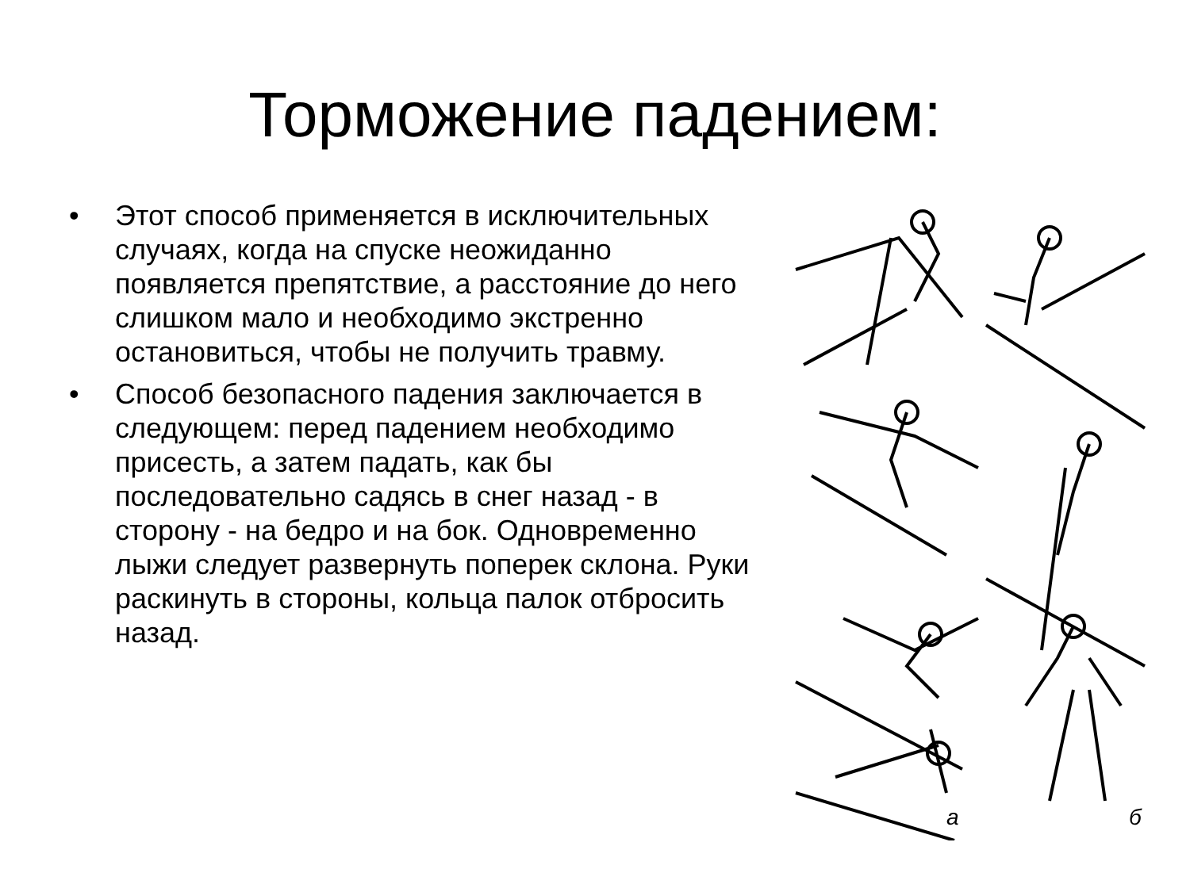Торможение падением:
• Этот способ применяется в исключительных случаях, когда на спуске неожиданно появляется препятствие, а расстояние до него слишком мало и необходимо экстренно остановиться, чтобы не получить травму.
• Способ безопасного падения заключается в следующем: перед падением необходимо присесть, а затем падать, как бы последовательно садясь в снег назад - в сторону - на бедро и на бок. Одновременно лыжи следует развернуть поперек склона. Руки раскинуть в стороны, кольца палок отбросить назад.
а
б